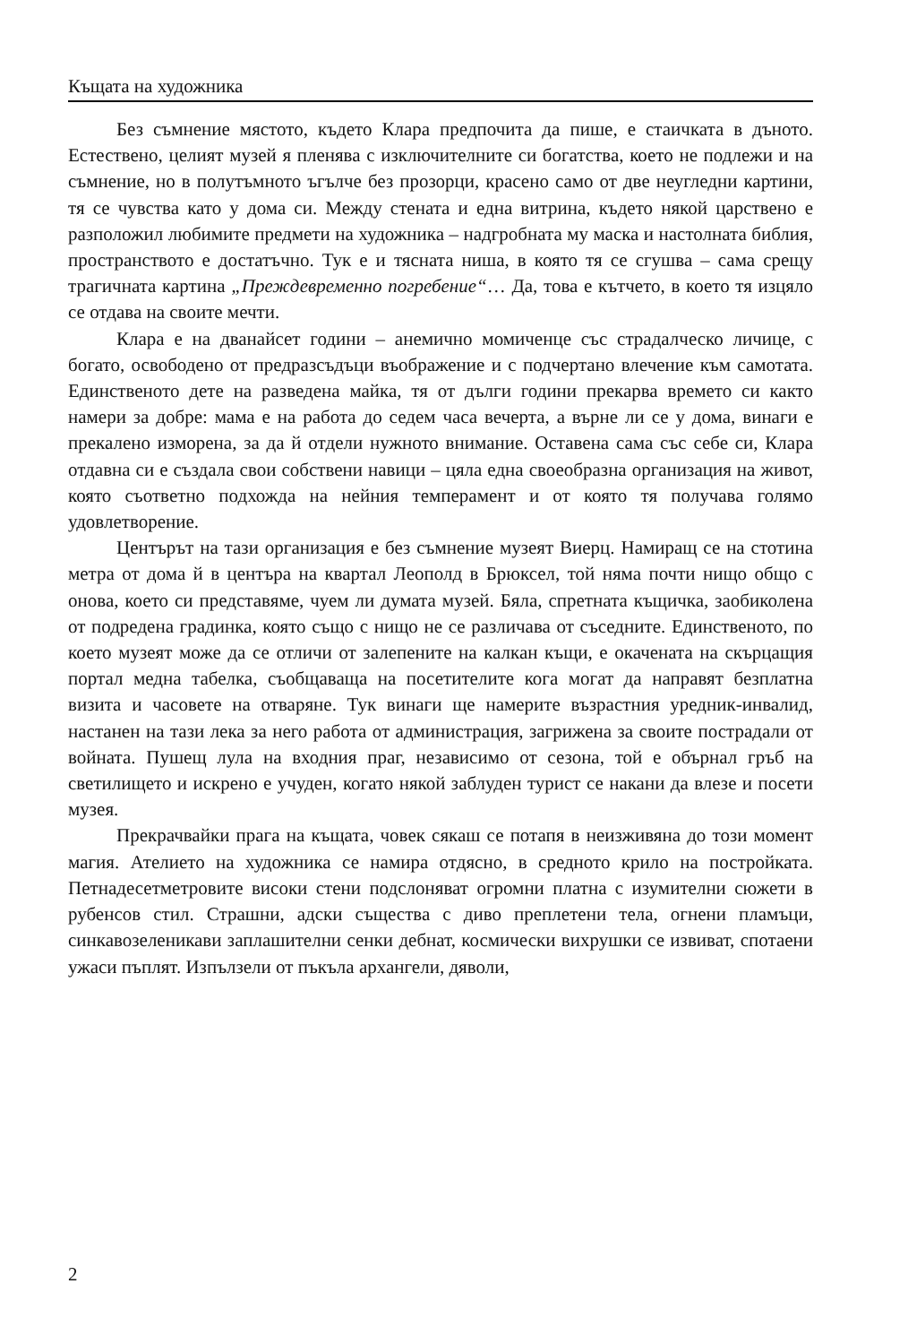Къщата на художника
Без съмнение мястото, където Клара предпочита да пише, е стаичката в дъното. Естествено, целият музей я пленява с изключителните си богатства, което не подлежи и на съмнение, но в полутъмното ъгълче без прозорци, красено само от две неугледни картини, тя се чувства като у дома си. Между стената и една витрина, където някой царствено е разположил любимите предмети на художника – надгробната му маска и настолната библия, пространството е достатъчно. Тук е и тясната ниша, в която тя се сгушва – сама срещу трагичната картина „Преждевременно погребение“… Да, това е кътчето, в което тя изцяло се отдава на своите мечти.
Клара е на дванайсет години – анемично момиченце със страдалческо личице, с богато, освободено от предразсъдъци въображение и с подчертано влечение към самотата. Единственото дете на разведена майка, тя от дълги години прекарва времето си както намери за добре: мама е на работа до седем часа вечерта, а върне ли се у дома, винаги е прекалено изморена, за да й отдели нужното внимание. Оставена сама със себе си, Клара отдавна си е създала свои собствени навици – цяла една своеобразна организация на живот, която съответно подхожда на нейния темперамент и от която тя получава голямо удовлетворение.
Центърът на тази организация е без съмнение музеят Виерц. Намиращ се на стотина метра от дома й в центъра на квартал Леополд в Брюксел, той няма почти нищо общо с онова, което си представяме, чуем ли думата музей. Бяла, спретната къщичка, заобиколена от подредена градинка, която също с нищо не се различава от съседните. Единственото, по което музеят може да се отличи от залепените на калкан къщи, е окачената на скърцащия портал медна табелка, съобщаваща на посетителите кога могат да направят безплатна визита и часовете на отваряне. Тук винаги ще намерите възрастния уредник-инвалид, настанен на тази лека за него работа от администрация, загрижена за своите пострадали от войната. Пушещ лула на входния праг, независимо от сезона, той е обърнал гръб на светилището и искрено е учуден, когато някой заблуден турист се накани да влезе и посети музея.
Прекрачвайки прага на къщата, човек сякаш се потапя в неизживяна до този момент магия. Ателието на художника се намира отдясно, в средното крило на постройката. Петнадесетметровите високи стени подслоняват огромни платна с изумителни сюжети в рубенсов стил. Страшни, адски същества с диво преплетени тела, огнени пламъци, синкавозеленикави заплашителни сенки дебнат, космически вихрушки се извиват, спотаени ужаси пъплят. Изпълзели от пъкъла архангели, дяволи,
2